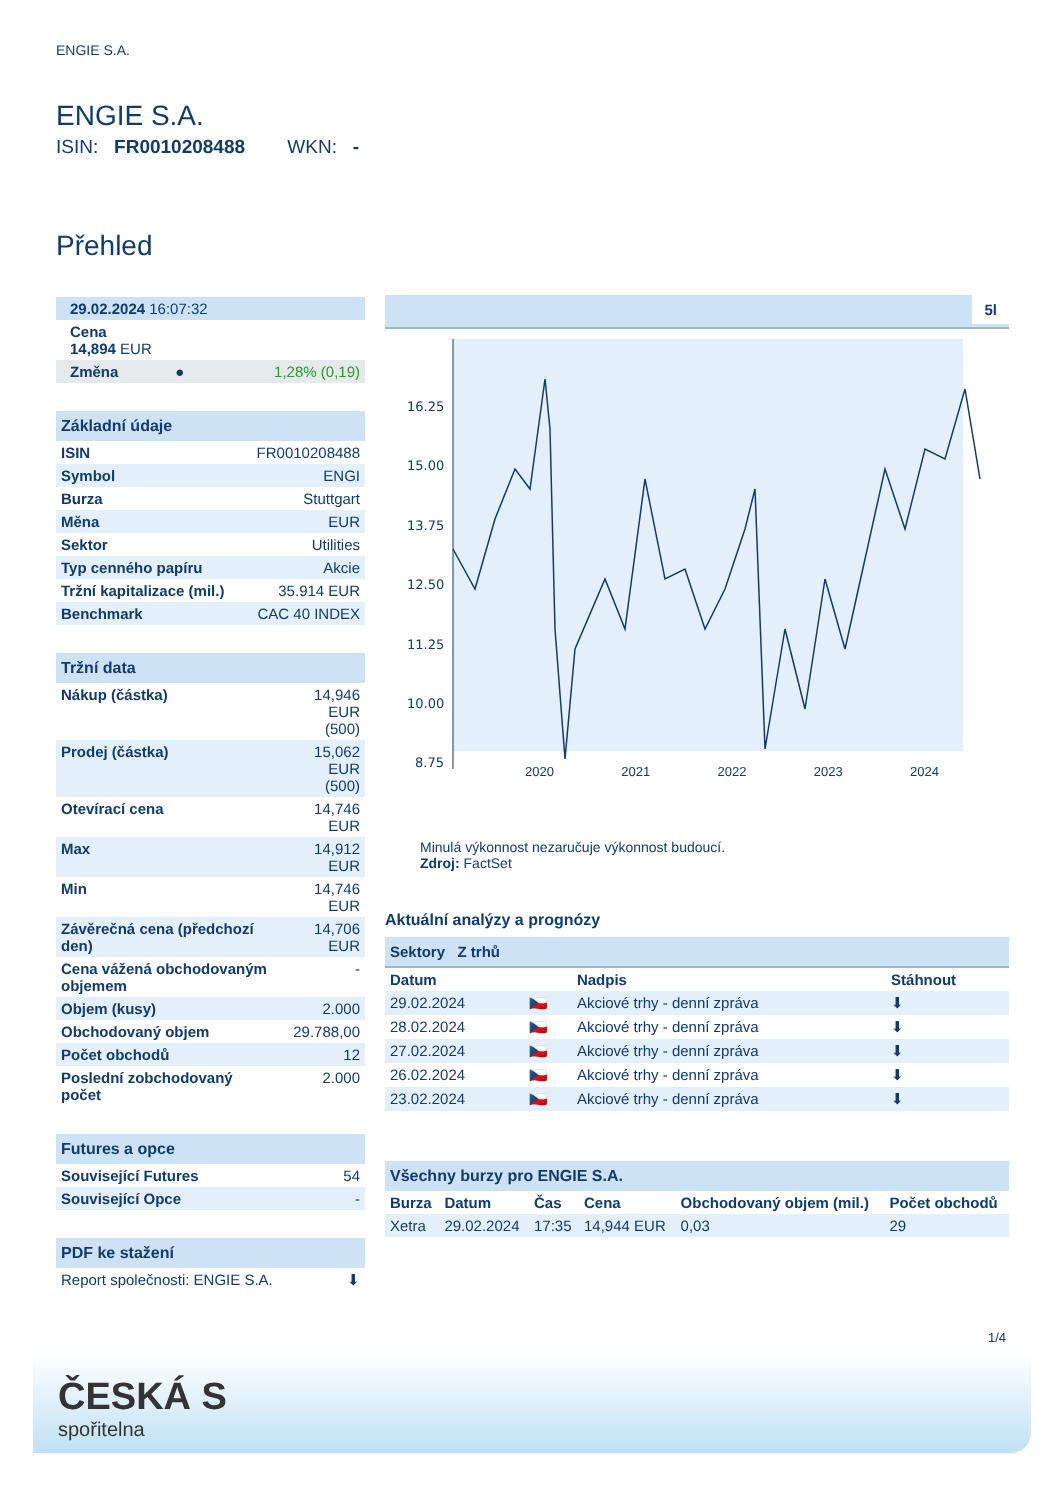ENGIE S.A.
ENGIE S.A.
ISIN: FR0010208488 WKN: -
Přehled
| 29.02.2024 16:07:32 | | |
| Cena 14,894 EUR | | |
| Změna | ● | 1,28% (0,19) |
| Základní údaje | |
| ISIN | FR0010208488 |
| Symbol | ENGI |
| Burza | Stuttgart |
| Měna | EUR |
| Sektor | Utilities |
| Typ cenného papíru | Akcie |
| Tržní kapitalizace (mil.) | 35.914 EUR |
| Benchmark | CAC 40 INDEX |
| Tržní data | |
| Nákup (částka) | 14,946 EUR (500) |
| Prodej (částka) | 15,062 EUR (500) |
| Otevírací cena | 14,746 EUR |
| Max | 14,912 EUR |
| Min | 14,746 EUR |
| Závěrečná cena (předchozí den) | 14,706 EUR |
| Cena vážená obchodovaným objemem | - |
| Objem (kusy) | 2.000 |
| Obchodovaný objem | 29.788,00 |
| Počet obchodů | 12 |
| Poslední zobchodovaný počet | 2.000 |
| Futures a opce | |
| Související Futures | 54 |
| Související Opce | - |
| PDF ke stažení | |
| Report společnosti: ENGIE S.A. | ⬇ |
5l
16.25
15.00
13.75
12.50
11.25
10.00
8.75
2020 2021 2022 2023 2024
Minulá výkonnost nezaručuje výkonnost budoucí.
Zdroj: FactSet
Aktuální analýzy a prognózy
Sektory Z trhů
| Datum | | Nadpis | Stáhnout |
| --- | --- | --- | --- |
| 29.02.2024 | 🇨🇿 | Akciové trhy - denní zpráva | ⬇ |
| 28.02.2024 | 🇨🇿 | Akciové trhy - denní zpráva | ⬇ |
| 27.02.2024 | 🇨🇿 | Akciové trhy - denní zpráva | ⬇ |
| 26.02.2024 | 🇨🇿 | Akciové trhy - denní zpráva | ⬇ |
| 23.02.2024 | 🇨🇿 | Akciové trhy - denní zpráva | ⬇ |
| Všechny burzy pro ENGIE S.A. | | | | | |
| Burza | Datum | Čas | Cena | Obchodovaný objem (mil.) | Počet obchodů |
| Xetra | 29.02.2024 | 17:35 | 14,944 EUR | 0,03 | 29 |
1/4
ČESKÁ S
spořitelna